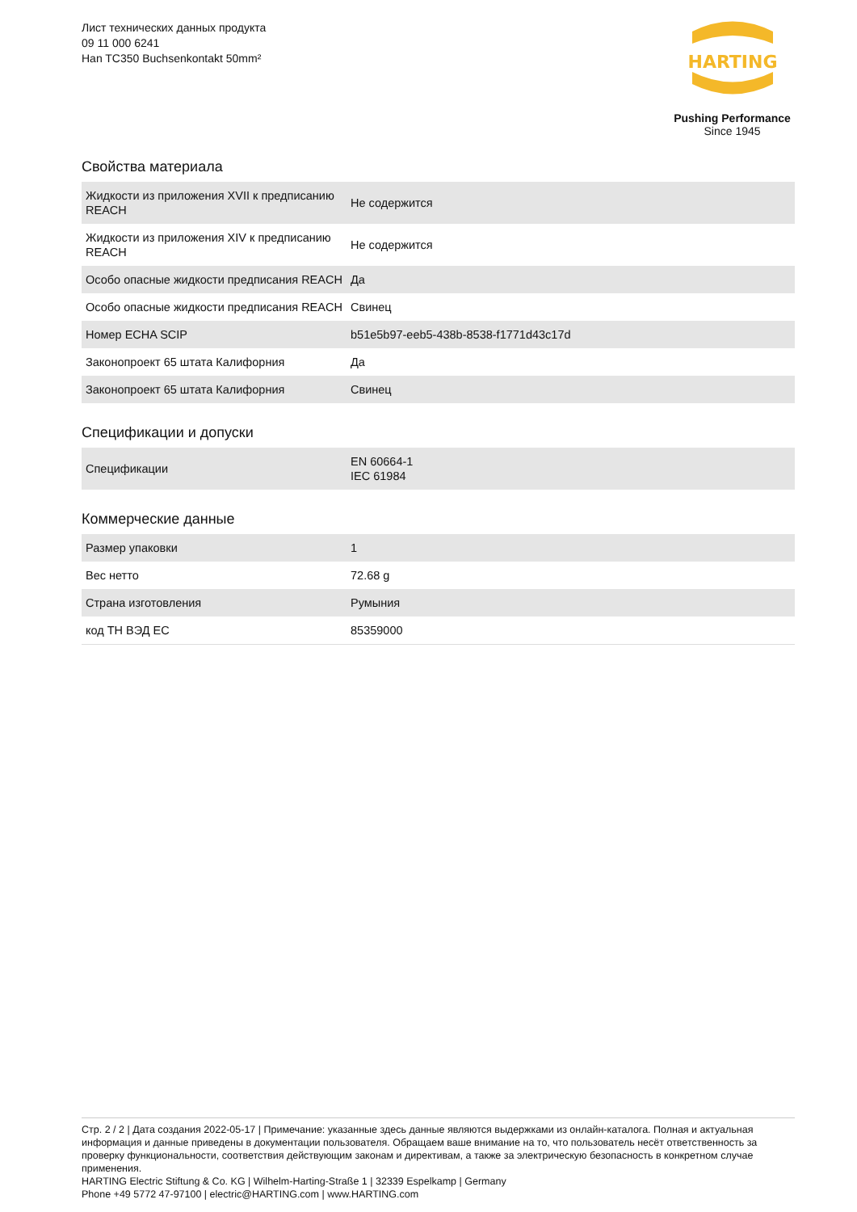Лист технических данных продукта
09 11 000 6241
Han TC350 Buchsenkontakt 50mm²
HARTING
Pushing Performance
Since 1945
Свойства материала
| Жидкости из приложения XVII к предписанию REACH | Не содержится |
| Жидкости из приложения XIV к предписанию REACH | Не содержится |
| Особо опасные жидкости предписания REACH | Да |
| Особо опасные жидкости предписания REACH | Свинец |
| Номер ECHA SCIP | b51e5b97-eeb5-438b-8538-f1771d43c17d |
| Законопроект 65 штата Калифорния | Да |
| Законопроект 65 штата Калифорния | Свинец |
Спецификации и допуски
| Спецификации | EN 60664-1 IEC 61984 |
Коммерческие данные
| Размер упаковки | 1 |
| Вес нетто | 72.68 g |
| Страна изготовления | Румыния |
| код ТН ВЭД ЕС | 85359000 |
Стр. 2 / 2 | Дата создания 2022-05-17 | Примечание: указанные здесь данные являются выдержками из онлайн-каталога. Полная и актуальная информация и данные приведены в документации пользователя. Обращаем ваше внимание на то, что пользователь несёт ответственность за проверку функциональности, соответствия действующим законам и директивам, а также за электрическую безопасность в конкретном случае применения.
HARTING Electric Stiftung & Co. KG | Wilhelm-Harting-Straße 1 | 32339 Espelkamp | Germany
Phone +49 5772 47-97100 | electric@HARTING.com | www.HARTING.com